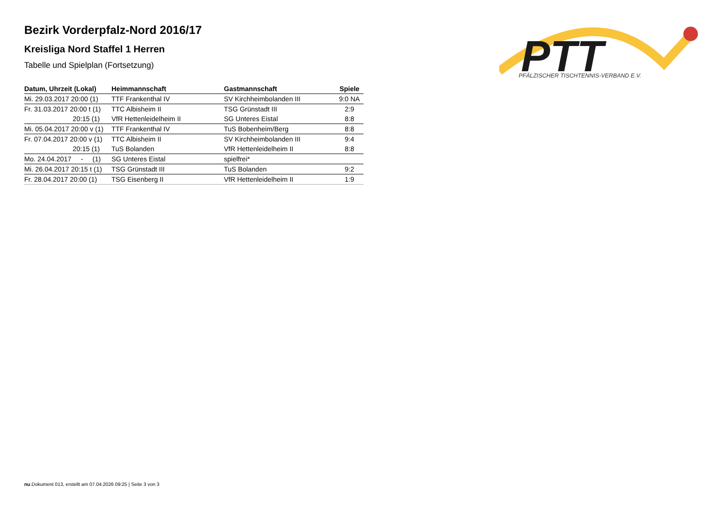PTT
PFÄLZISCHER TISCHTENNIS-VERBAND E.V.
Bezirk Vorderpfalz-Nord 2016/17
Kreisliga Nord Staffel 1 Herren
Tabelle und Spielplan (Fortsetzung)
| Datum, Uhrzeit (Lokal) | Heimmannschaft | Gastmannschaft | Spiele |
| --- | --- | --- | --- |
| Mi. 29.03.2017 20:00 (1) | TTF Frankenthal IV | SV Kirchheimbolanden III | 9:0 NA |
| Fr. 31.03.2017 20:00 t (1) | TTC Albisheim II | TSG Grünstadt III | 2:9 |
| 20:15 (1) | VfR Hettenleidelheim II | SG Unteres Eistal | 8:8 |
| Mi. 05.04.2017 20:00 v (1) | TTF Frankenthal IV | TuS Bobenheim/Berg | 8:8 |
| Fr. 07.04.2017 20:00 v (1) | TTC Albisheim II | SV Kirchheimbolanden III | 9:4 |
| 20:15 (1) | TuS Bolanden | VfR Hettenleidelheim II | 8:8 |
| Mo. 24.04.2017 - (1) | SG Unteres Eistal | spielfrei* | |
| Mi. 26.04.2017 20:15 t (1) | TSG Grünstadt III | TuS Bolanden | 9:2 |
| Fr. 28.04.2017 20:00 (1) | TSG Eisenberg II | VfR Hettenleidelheim II | 1:9 |
nu.Dokument 013, erstellt am 07.04.2026 09:25 | Seite 3 von 3